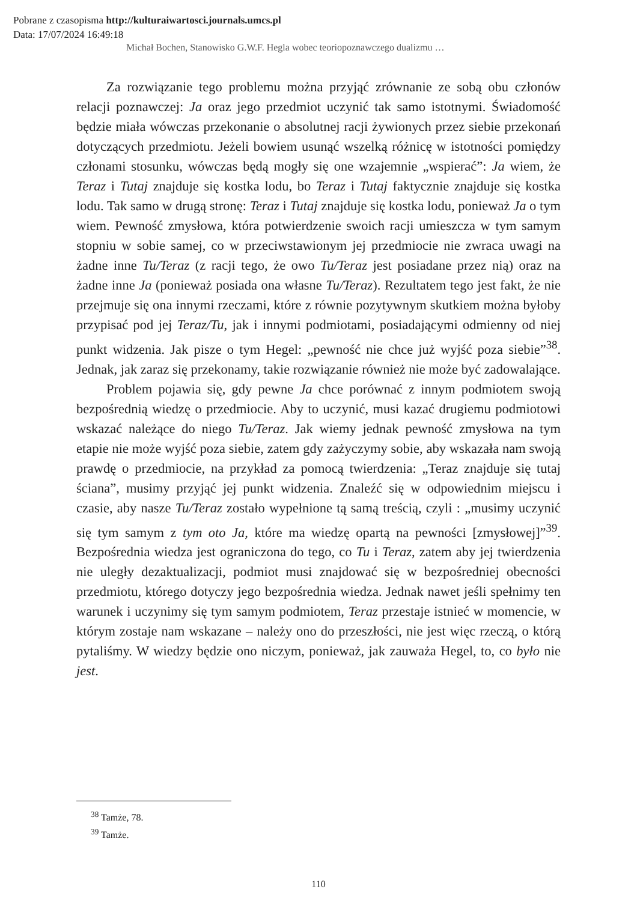Pobrane z czasopisma http://kulturaiwartosci.journals.umcs.pl
Data: 17/07/2024 16:49:18
Michał Bochen, Stanowisko G.W.F. Hegla wobec teoriopoznawczego dualizmu …
Za rozwiązanie tego problemu można przyjąć zrównanie ze sobą obu członów relacji poznawczej: Ja oraz jego przedmiot uczynić tak samo istotnymi. Świadomość będzie miała wówczas przekonanie o absolutnej racji żywionych przez siebie przekonań dotyczących przedmiotu. Jeżeli bowiem usunąć wszelką różnicę w istotności pomiędzy członami stosunku, wówczas będą mogły się one wzajemnie „wspierać”: Ja wiem, że Teraz i Tutaj znajduje się kostka lodu, bo Teraz i Tutaj faktycznie znajduje się kostka lodu. Tak samo w drugą stronę: Teraz i Tutaj znajduje się kostka lodu, ponieważ Ja o tym wiem. Pewność zmysłowa, która potwierdzenie swoich racji umieszcza w tym samym stopniu w sobie samej, co w przeciwstawionym jej przedmiocie nie zwraca uwagi na żadne inne Tu/Teraz (z racji tego, że owo Tu/Teraz jest posiadane przez nią) oraz na żadne inne Ja (ponieważ posiada ona własne Tu/Teraz). Rezultatem tego jest fakt, że nie przejmuje się ona innymi rzeczami, które z równie pozytywnym skutkiem można byłoby przypisać pod jej Teraz/Tu, jak i innymi podmiotami, posiadającymi odmienny od niej punkt widzenia. Jak pisze o tym Hegel: „pewność nie chce już wyjść poza siebie”<sup>38</sup>. Jednak, jak zaraz się przekonamy, takie rozwiązanie również nie może być zadowalające.
Problem pojawia się, gdy pewne Ja chce porównać z innym podmiotem swoją bezpośrednią wiedzę o przedmiocie. Aby to uczynić, musi kazać drugiemu podmiotowi wskazać należące do niego Tu/Teraz. Jak wiemy jednak pewność zmysłowa na tym etapie nie może wyjść poza siebie, zatem gdy zażyczymy sobie, aby wskazała nam swoją prawdę o przedmiocie, na przykład za pomocą twierdzenia: „Teraz znajduje się tutaj ściana”, musimy przyjąć jej punkt widzenia. Znaleźć się w odpowiednim miejscu i czasie, aby nasze Tu/Teraz zostało wypełnione tą samą treścią, czyli : „musimy uczynić się tym samym z tym oto Ja, które ma wiedzę opartą na pewności [zmysłowej]”<sup>39</sup>. Bezpośrednia wiedza jest ograniczona do tego, co Tu i Teraz, zatem aby jej twierdzenia nie uległy dezaktualizacji, podmiot musi znajdować się w bezpośredniej obecności przedmiotu, którego dotyczy jego bezpośrednia wiedza. Jednak nawet jeśli spełnimy ten warunek i uczynimy się tym samym podmiotem, Teraz przestaje istnieć w momencie, w którym zostaje nam wskazane – należy ono do przeszłości, nie jest więc rzeczą, o którą pytaliśmy. W wiedzy będzie ono niczym, ponieważ, jak zauważa Hegel, to, co było nie jest.
<sup>38</sup> Tamże, 78.
<sup>39</sup> Tamże.
110